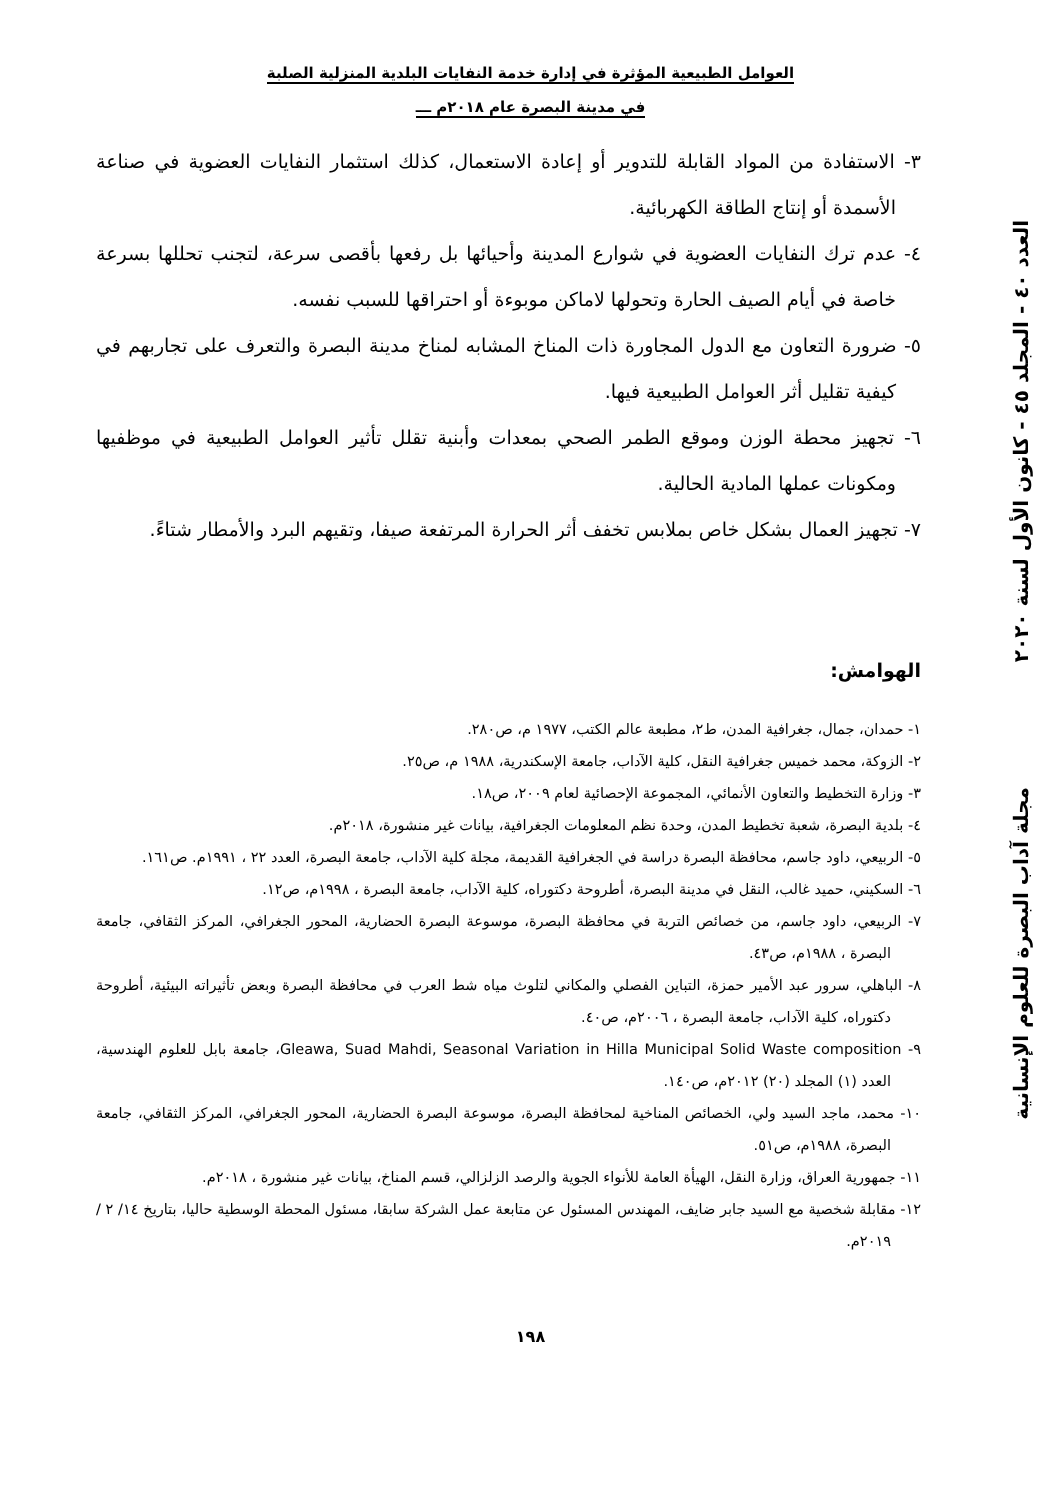العدد ٤٠ - المجلد ٤٥ - كانون الأول لسنة ٢٠٢٠
مجلة آداب البصرة للعلوم الإنسانية
العوامل الطبيعية المؤثرة في إدارة خدمة النفايات البلدية المنزلية الصلبة
في مدينة البصرة عام ٢٠١٨م ـــ
٣- الاستفادة من المواد القابلة للتدوير أو إعادة الاستعمال، كذلك استثمار النفايات العضوية في صناعة الأسمدة أو إنتاج الطاقة الكهربائية.
٤- عدم ترك النفايات العضوية في شوارع المدينة وأحيائها بل رفعها بأقصى سرعة، لتجنب تحللها بسرعة خاصة في أيام الصيف الحارة وتحولها لاماكن موبوءة أو احتراقها للسبب نفسه.
٥- ضرورة التعاون مع الدول المجاورة ذات المناخ المشابه لمناخ مدينة البصرة والتعرف على تجاربهم في كيفية تقليل أثر العوامل الطبيعية فيها.
٦- تجهيز محطة الوزن وموقع الطمر الصحي بمعدات وأبنية تقلل تأثير العوامل الطبيعية في موظفيها ومكونات عملها المادية الحالية.
٧- تجهيز العمال بشكل خاص بملابس تخفف أثر الحرارة المرتفعة صيفا، وتقيهم البرد والأمطار شتاءً.
الهوامش:
١- حمدان، جمال، جغرافية المدن، ط٢، مطبعة عالم الكتب، ١٩٧٧ م، ص٢٨٠.
٢- الزوكة، محمد خميس جغرافية النقل، كلية الآداب، جامعة الإسكندرية، ١٩٨٨ م، ص٢٥.
٣- وزارة التخطيط والتعاون الأنمائي، المجموعة الإحصائية لعام ٢٠٠٩، ص١٨.
٤- بلدية البصرة، شعبة تخطيط المدن، وحدة نظم المعلومات الجغرافية، بيانات غير منشورة، ٢٠١٨م.
٥- الربيعي، داود جاسم، محافظة البصرة دراسة في الجغرافية القديمة، مجلة كلية الآداب، جامعة البصرة، العدد ٢٢ ، ١٩٩١م. ص١٦١.
٦- السكيني، حميد غالب، النقل في مدينة البصرة، أطروحة دكتوراه، كلية الآداب، جامعة البصرة ، ١٩٩٨م، ص١٢.
٧- الربيعي، داود جاسم، من خصائص التربة في محافظة البصرة، موسوعة البصرة الحضارية، المحور الجغرافي، المركز الثقافي، جامعة البصرة ، ١٩٨٨م، ص٤٣.
٨- الباهلي، سرور عبد الأمير حمزة، التباين الفصلي والمكاني لتلوث مياه شط العرب في محافظة البصرة وبعض تأثيراته البيئية، أطروحة دكتوراه، كلية الآداب، جامعة البصرة ، ٢٠٠٦م، ص٤٠.
٩- Gleawa, Suad Mahdi, Seasonal Variation in Hilla Municipal Solid Waste composition، جامعة بابل للعلوم الهندسية، العدد (١) المجلد (٢٠) ٢٠١٢م، ص١٤٠.
١٠- محمد، ماجد السيد ولي، الخصائص المناخية لمحافظة البصرة، موسوعة البصرة الحضارية، المحور الجغرافي، المركز الثقافي، جامعة البصرة، ١٩٨٨م، ص٥١.
١١- جمهورية العراق، وزارة النقل، الهيأة العامة للأنواء الجوية والرصد الزلزالي، قسم المناخ، بيانات غير منشورة ، ٢٠١٨م.
١٢- مقابلة شخصية مع السيد جابر ضايف، المهندس المسئول عن متابعة عمل الشركة سابقا، مسئول المحطة الوسطية حاليا، بتاريخ ١٤/ ٢ / ٢٠١٩م.
١٩٨